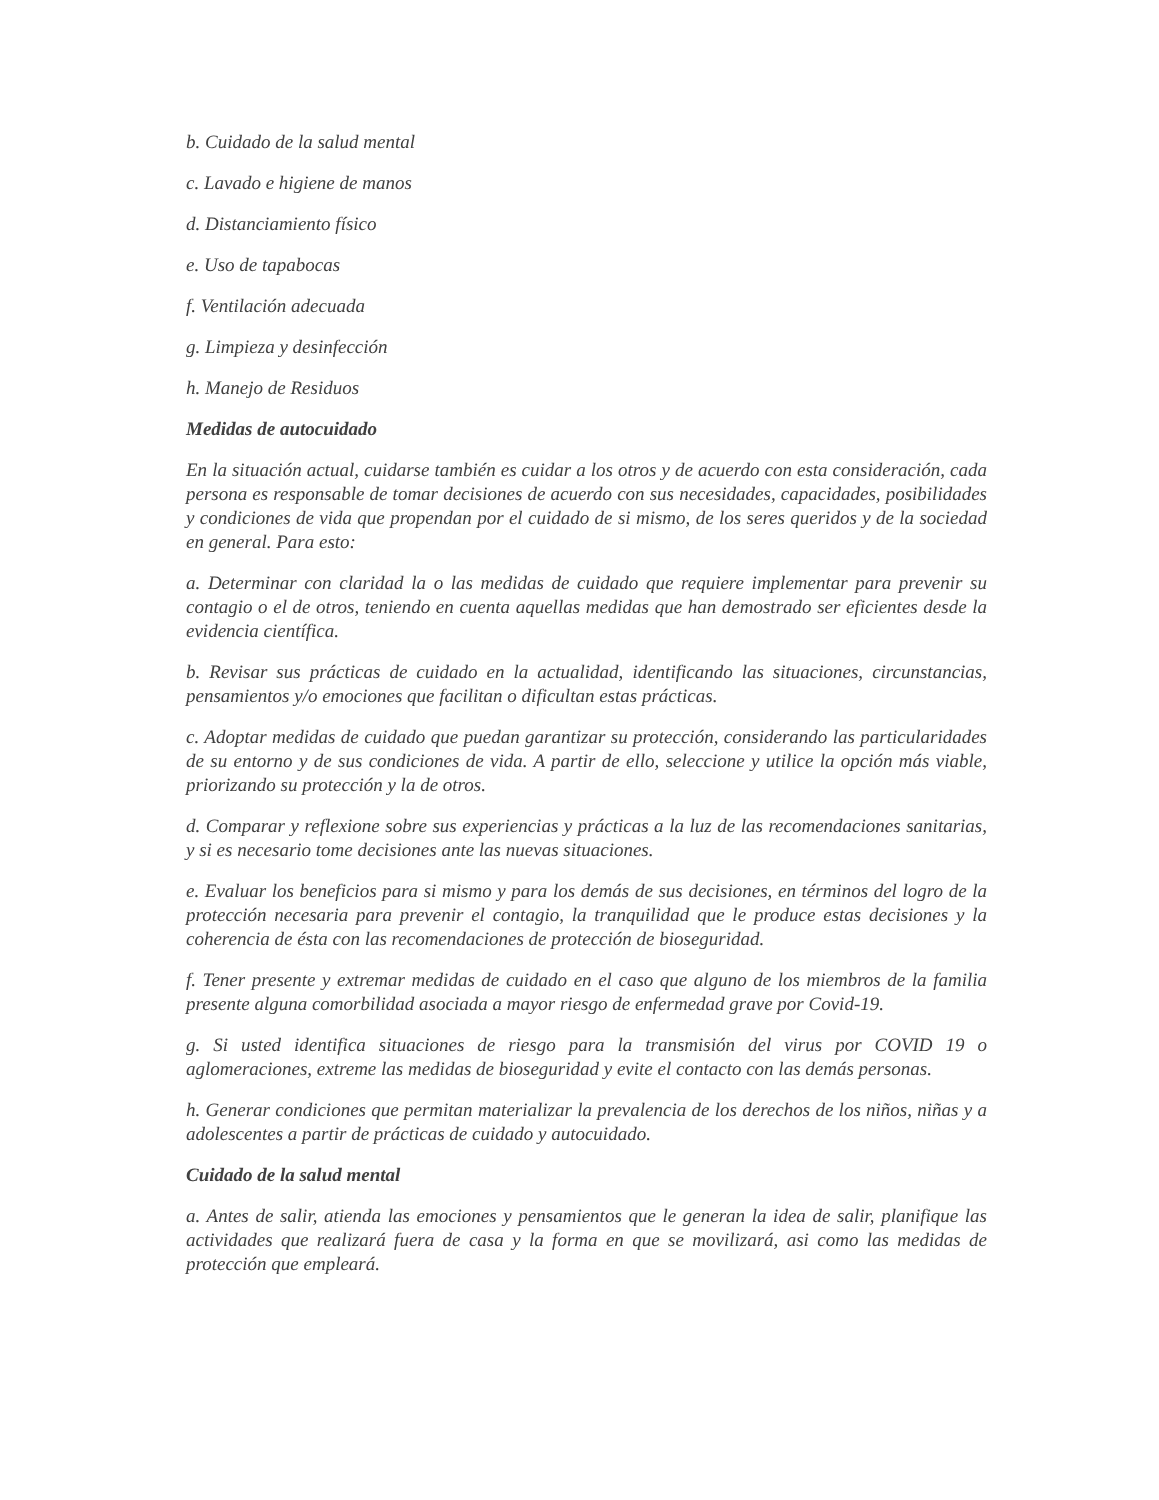b. Cuidado de la salud mental
c. Lavado e higiene de manos
d. Distanciamiento físico
e. Uso de tapabocas
f. Ventilación adecuada
g. Limpieza y desinfección
h. Manejo de Residuos
Medidas de autocuidado
En la situación actual, cuidarse también es cuidar a los otros y de acuerdo con esta consideración, cada persona es responsable de tomar decisiones de acuerdo con sus necesidades, capacidades, posibilidades y condiciones de vida que propendan por el cuidado de si mismo, de los seres queridos y de la sociedad en general. Para esto:
a. Determinar con claridad la o las medidas de cuidado que requiere implementar para prevenir su contagio o el de otros, teniendo en cuenta aquellas medidas que han demostrado ser eficientes desde la evidencia científica.
b. Revisar sus prácticas de cuidado en la actualidad, identificando las situaciones, circunstancias, pensamientos y/o emociones que facilitan o dificultan estas prácticas.
c. Adoptar medidas de cuidado que puedan garantizar su protección, considerando las particularidades de su entorno y de sus condiciones de vida. A partir de ello, seleccione y utilice la opción más viable, priorizando su protección y la de otros.
d. Comparar y reflexione sobre sus experiencias y prácticas a la luz de las recomendaciones sanitarias, y si es necesario tome decisiones ante las nuevas situaciones.
e. Evaluar los beneficios para si mismo y para los demás de sus decisiones, en términos del logro de la protección necesaria para prevenir el contagio, la tranquilidad que le produce estas decisiones y la coherencia de ésta con las recomendaciones de protección de bioseguridad.
f. Tener presente y extremar medidas de cuidado en el caso que alguno de los miembros de la familia presente alguna comorbilidad asociada a mayor riesgo de enfermedad grave por Covid-19.
g. Si usted identifica situaciones de riesgo para la transmisión del virus por COVID 19 o aglomeraciones, extreme las medidas de bioseguridad y evite el contacto con las demás personas.
h. Generar condiciones que permitan materializar la prevalencia de los derechos de los niños, niñas y a adolescentes a partir de prácticas de cuidado y autocuidado.
Cuidado de la salud mental
a. Antes de salir, atienda las emociones y pensamientos que le generan la idea de salir, planifique las actividades que realizará fuera de casa y la forma en que se movilizará, asi como las medidas de protección que empleará.